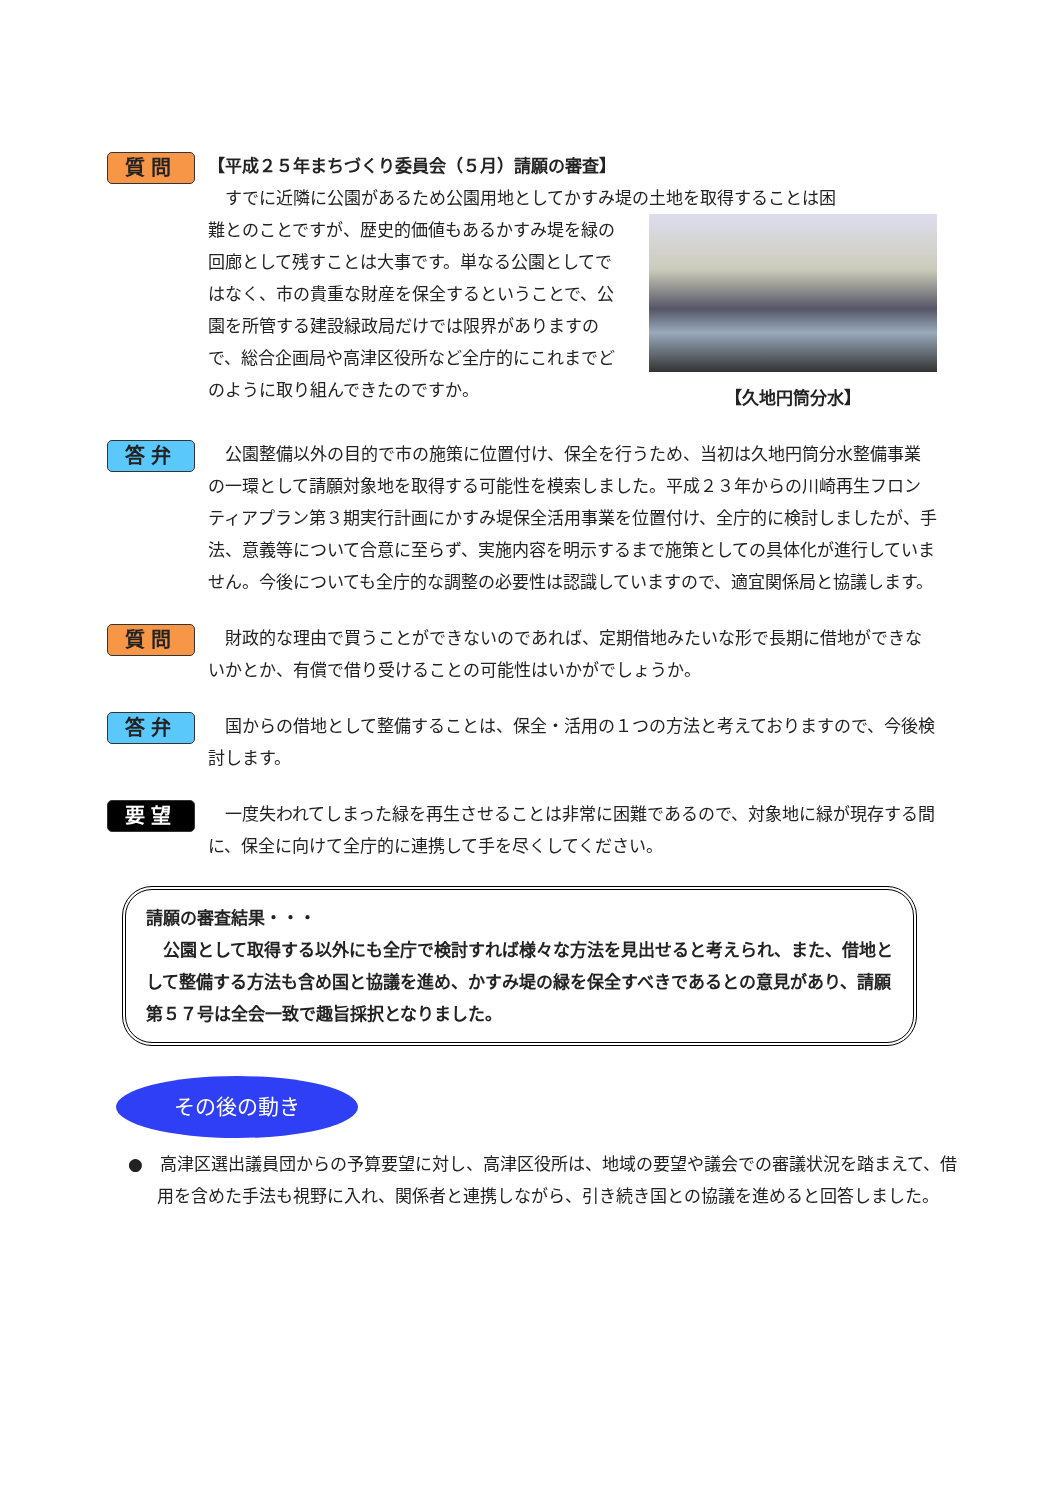質問
【平成２５年まちづくり委員会（５月）請願の審査】
すでに近隣に公園があるため公園用地としてかすみ堤の土地を取得することは困
【久地円筒分水】
難とのことですが、歴史的価値もあるかすみ堤を緑の回廊として残すことは大事です。単なる公園としてではなく、市の貴重な財産を保全するということで、公園を所管する建設緑政局だけでは限界がありますので、総合企画局や高津区役所など全庁的にこれまでどのように取り組んできたのですか。
答弁
公園整備以外の目的で市の施策に位置付け、保全を行うため、当初は久地円筒分水整備事業の一環として請願対象地を取得する可能性を模索しました。平成２３年からの川崎再生フロンティアプラン第３期実行計画にかすみ堤保全活用事業を位置付け、全庁的に検討しましたが、手法、意義等について合意に至らず、実施内容を明示するまで施策としての具体化が進行していません。今後についても全庁的な調整の必要性は認識していますので、適宜関係局と協議します。
質問
財政的な理由で買うことができないのであれば、定期借地みたいな形で長期に借地ができないかとか、有償で借り受けることの可能性はいかがでしょうか。
答弁
国からの借地として整備することは、保全・活用の１つの方法と考えておりますので、今後検討します。
要望
一度失われてしまった緑を再生させることは非常に困難であるので、対象地に緑が現存する間に、保全に向けて全庁的に連携して手を尽くしてください。
請願の審査結果・・・
公園として取得する以外にも全庁で検討すれば様々な方法を見出せると考えられ、また、借地として整備する方法も含め国と協議を進め、かすみ堤の緑を保全すべきであるとの意見があり、請願第５７号は全会一致で趣旨採択となりました。
その後の動き
●　高津区選出議員団からの予算要望に対し、高津区役所は、地域の要望や議会での審議状況を踏まえて、借用を含めた手法も視野に入れ、関係者と連携しながら、引き続き国との協議を進めると回答しました。